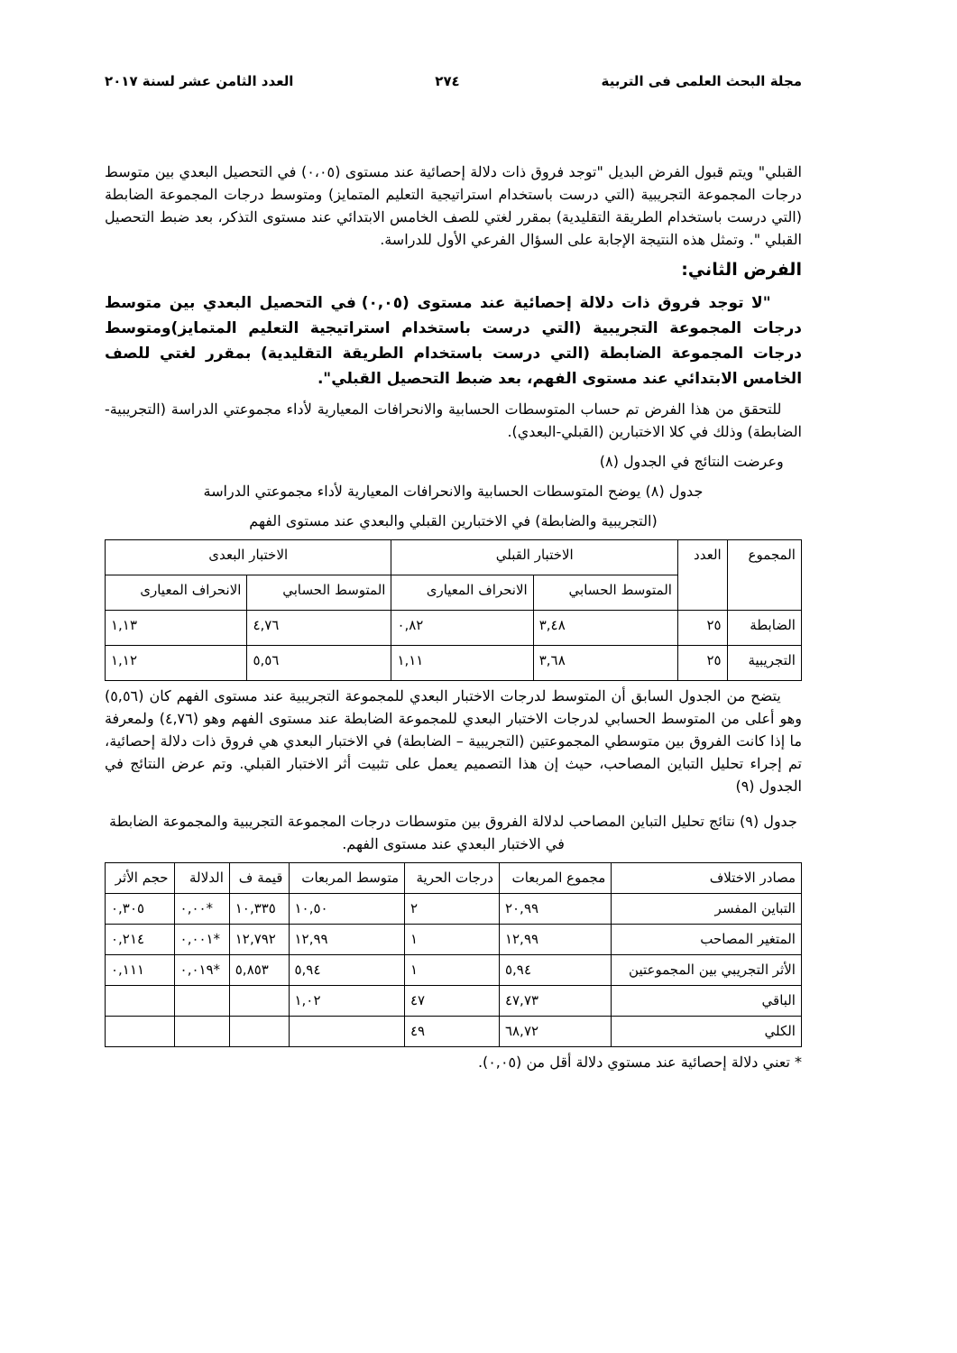مجلة البحث العلمى فى التربية ٢٧٤ العدد الثامن عشر لسنة ٢٠١٧
القبلي" ويتم قبول الفرض البديل "توجد فروق ذات دلالة إحصائية عند مستوى (٠،٠٥) في التحصيل البعدي بين متوسط درجات المجموعة التجريبية (التي درست باستخدام استراتيجية التعليم المتمايز) ومتوسط درجات المجموعة الضابطة (التي درست باستخدام الطريقة التقليدية) بمقرر لغتي للصف الخامس الابتدائي عند مستوى التذكر، بعد ضبط التحصيل القبلي ". وتمثل هذه النتيجة الإجابة على السؤال الفرعي الأول للدراسة.
الفرض الثاني:
"لا توجد فروق ذات دلالة إحصائية عند مستوى (٠,٠٥) في التحصيل البعدي بين متوسط درجات المجموعة التجريبية (التي درست باستخدام استراتيجية التعليم المتمايز)ومتوسط درجات المجموعة الضابطة (التي درست باستخدام الطريقة التقليدية) بمقرر لغتي للصف الخامس الابتدائي عند مستوى الفهم، بعد ضبط التحصيل القبلي".
للتحقق من هذا الفرض تم حساب المتوسطات الحسابية والانحرافات المعيارية لأداء مجموعتي الدراسة (التجريبية-الضابطة) وذلك في كلا الاختبارين (القبلي-البعدي).
وعرضت النتائج في الجدول (٨)
جدول (٨) يوضح المتوسطات الحسابية والانحرافات المعيارية لأداء مجموعتي الدراسة
(التجريبية والضابطة) في الاختبارين القبلي والبعدي عند مستوى الفهم
| المجموع | العدد | الاختبار القبلي | | الاختبار البعدى | |
| --- | --- | --- | --- | --- | --- |
| | | المتوسط الحسابي | الانحراف المعيارى | المتوسط الحسابي | الانحراف المعيارى |
| الضابطة | ٢٥ | ٣,٤٨ | ٠,٨٢ | ٤,٧٦ | ١,١٣ |
| التجريبية | ٢٥ | ٣,٦٨ | ١,١١ | ٥,٥٦ | ١,١٢ |
يتضح من الجدول السابق أن المتوسط لدرجات الاختبار البعدي للمجموعة التجريبية عند مستوى الفهم كان (٥,٥٦) وهو أعلى من المتوسط الحسابي لدرجات الاختبار البعدي للمجموعة الضابطة عند مستوى الفهم وهو (٤,٧٦) ولمعرفة ما إذا كانت الفروق بين متوسطي المجموعتين (التجريبية – الضابطة) في الاختبار البعدي هي فروق ذات دلالة إحصائية، تم إجراء تحليل التباين المصاحب، حيث إن هذا التصميم يعمل على تثبيت أثر الاختبار القبلي. وتم عرض النتائج في الجدول (٩)
جدول (٩) نتائج تحليل التباين المصاحب لدلالة الفروق بين متوسطات درجات المجموعة التجريبية والمجموعة الضابطة في الاختبار البعدي عند مستوى الفهم.
| مصادر الاختلاف | مجموع المربعات | درجات الحرية | متوسط المربعات | قيمة ف | الدلالة | حجم الأثر |
| --- | --- | --- | --- | --- | --- | --- |
| التباين المفسر | ٢٠,٩٩ | ٢ | ١٠,٥٠ | ١٠,٣٣٥ | *٠,٠٠ | ٠,٣٠٥ |
| المتغير المصاحب | ١٢,٩٩ | ١ | ١٢,٩٩ | ١٢,٧٩٢ | *٠,٠٠١ | ٠,٢١٤ |
| الأثر التجريبي بين المجموعتين | ٥,٩٤ | ١ | ٥,٩٤ | ٥,٨٥٣ | *٠,٠١٩ | ٠,١١١ |
| الباقي | ٤٧,٧٣ | ٤٧ | ١,٠٢ | | | |
| الكلي | ٦٨,٧٢ | ٤٩ | | | | |
* تعني دلالة إحصائية عند مستوي دلالة أقل من (٠,٠٥).